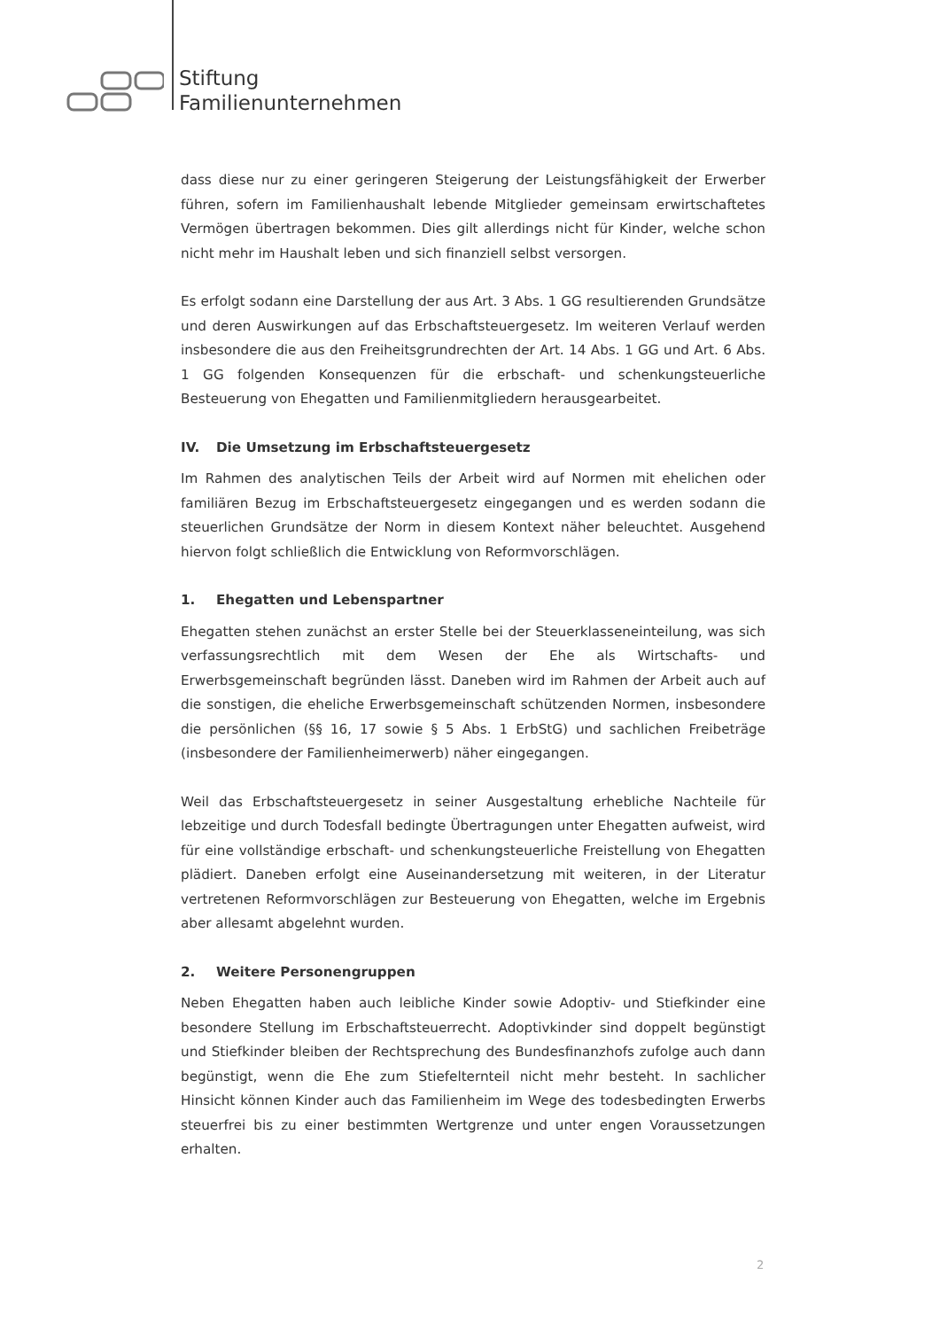Stiftung
Familienunternehmen
dass diese nur zu einer geringeren Steigerung der Leistungsfähigkeit der Erwerber führen, sofern im Familienhaushalt lebende Mitglieder gemeinsam erwirtschaftetes Vermögen übertragen bekommen. Dies gilt allerdings nicht für Kinder, welche schon nicht mehr im Haushalt leben und sich finanziell selbst versorgen.
Es erfolgt sodann eine Darstellung der aus Art. 3 Abs. 1 GG resultierenden Grundsätze und deren Auswirkungen auf das Erbschaftsteuergesetz. Im weiteren Verlauf werden insbesondere die aus den Freiheitsgrundrechten der Art. 14 Abs. 1 GG und Art. 6 Abs. 1 GG folgenden Konsequenzen für die erbschaft- und schenkungsteuerliche Besteuerung von Ehegatten und Familienmitgliedern herausgearbeitet.
IV. Die Umsetzung im Erbschaftsteuergesetz
Im Rahmen des analytischen Teils der Arbeit wird auf Normen mit ehelichen oder familiären Bezug im Erbschaftsteuergesetz eingegangen und es werden sodann die steuerlichen Grundsätze der Norm in diesem Kontext näher beleuchtet. Ausgehend hiervon folgt schließlich die Entwicklung von Reformvorschlägen.
1. Ehegatten und Lebenspartner
Ehegatten stehen zunächst an erster Stelle bei der Steuerklasseneinteilung, was sich verfassungsrechtlich mit dem Wesen der Ehe als Wirtschafts- und Erwerbsgemeinschaft begründen lässt. Daneben wird im Rahmen der Arbeit auch auf die sonstigen, die eheliche Erwerbsgemeinschaft schützenden Normen, insbesondere die persönlichen (§§ 16, 17 sowie § 5 Abs. 1 ErbStG) und sachlichen Freibeträge (insbesondere der Familienheimerwerb) näher eingegangen.
Weil das Erbschaftsteuergesetz in seiner Ausgestaltung erhebliche Nachteile für lebzeitige und durch Todesfall bedingte Übertragungen unter Ehegatten aufweist, wird für eine vollständige erbschaft- und schenkungsteuerliche Freistellung von Ehegatten plädiert. Daneben erfolgt eine Auseinandersetzung mit weiteren, in der Literatur vertretenen Reformvorschlägen zur Besteuerung von Ehegatten, welche im Ergebnis aber allesamt abgelehnt wurden.
2. Weitere Personengruppen
Neben Ehegatten haben auch leibliche Kinder sowie Adoptiv- und Stiefkinder eine besondere Stellung im Erbschaftsteuerrecht. Adoptivkinder sind doppelt begünstigt und Stiefkinder bleiben der Rechtsprechung des Bundesfinanzhofs zufolge auch dann begünstigt, wenn die Ehe zum Stiefelternteil nicht mehr besteht. In sachlicher Hinsicht können Kinder auch das Familienheim im Wege des todesbedingten Erwerbs steuerfrei bis zu einer bestimmten Wertgrenze und unter engen Voraussetzungen erhalten.
2